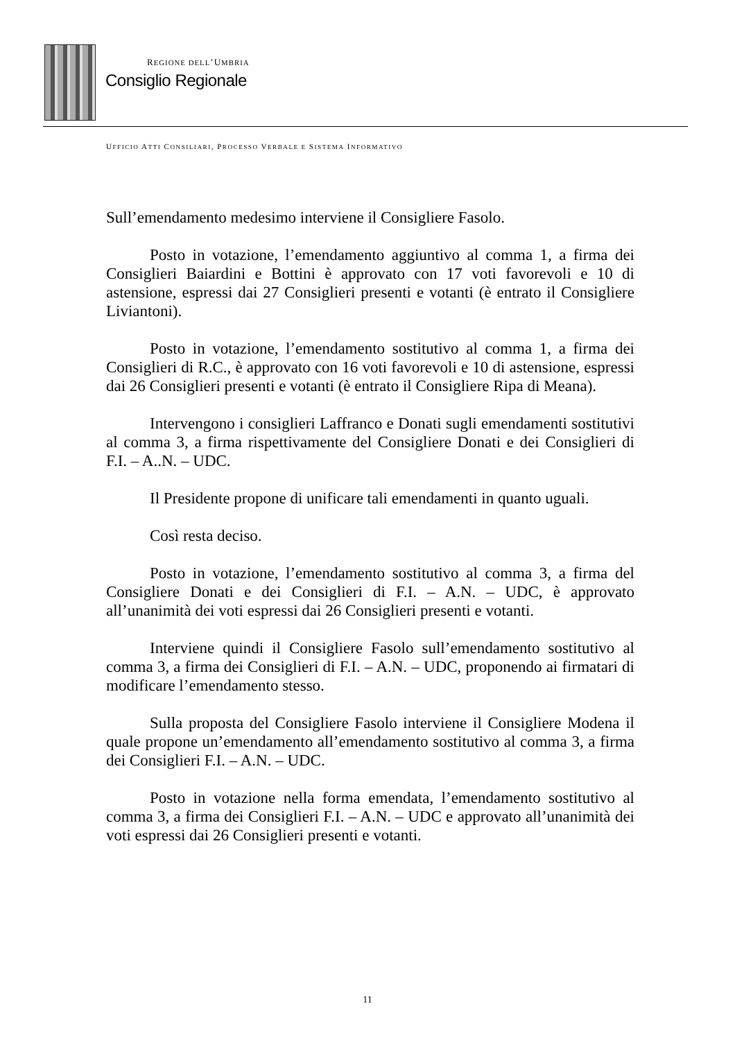REGIONE DELL’UMBRIA
Consiglio Regionale
UFFICIO ATTI CONSILIARI, PROCESSO VERBALE E SISTEMA INFORMATIVO
Sull’emendamento medesimo interviene il Consigliere Fasolo.
Posto in votazione, l’emendamento aggiuntivo al comma 1, a firma dei Consiglieri Baiardini e Bottini è approvato con 17 voti favorevoli e 10 di astensione, espressi dai 27 Consiglieri presenti e votanti (è entrato il Consigliere Liviantoni).
Posto in votazione, l’emendamento sostitutivo al comma 1, a firma dei Consiglieri di R.C., è approvato con 16 voti favorevoli e 10 di astensione, espressi dai 26 Consiglieri presenti e votanti (è entrato il Consigliere Ripa di Meana).
Intervengono i consiglieri Laffranco e Donati sugli emendamenti sostitutivi al comma 3, a firma rispettivamente del Consigliere Donati e dei Consiglieri di F.I. – A..N. – UDC.
Il Presidente propone di unificare tali emendamenti in quanto uguali.
Così resta deciso.
Posto in votazione, l’emendamento sostitutivo al comma 3, a firma del Consigliere Donati e dei Consiglieri di F.I. – A.N. – UDC, è approvato all’unanimità dei voti espressi dai 26 Consiglieri presenti e votanti.
Interviene quindi il Consigliere Fasolo sull’emendamento sostitutivo al comma 3, a firma dei Consiglieri di F.I. – A.N. – UDC, proponendo ai firmatari di modificare l’emendamento stesso.
Sulla proposta del Consigliere Fasolo interviene il Consigliere Modena il quale propone un’emendamento all’emendamento sostitutivo al comma 3, a firma dei Consiglieri F.I. – A.N. – UDC.
Posto in votazione nella forma emendata, l’emendamento sostitutivo al comma 3, a firma dei Consiglieri F.I. – A.N. – UDC e approvato all’unanimità dei voti espressi dai 26 Consiglieri presenti e votanti.
11